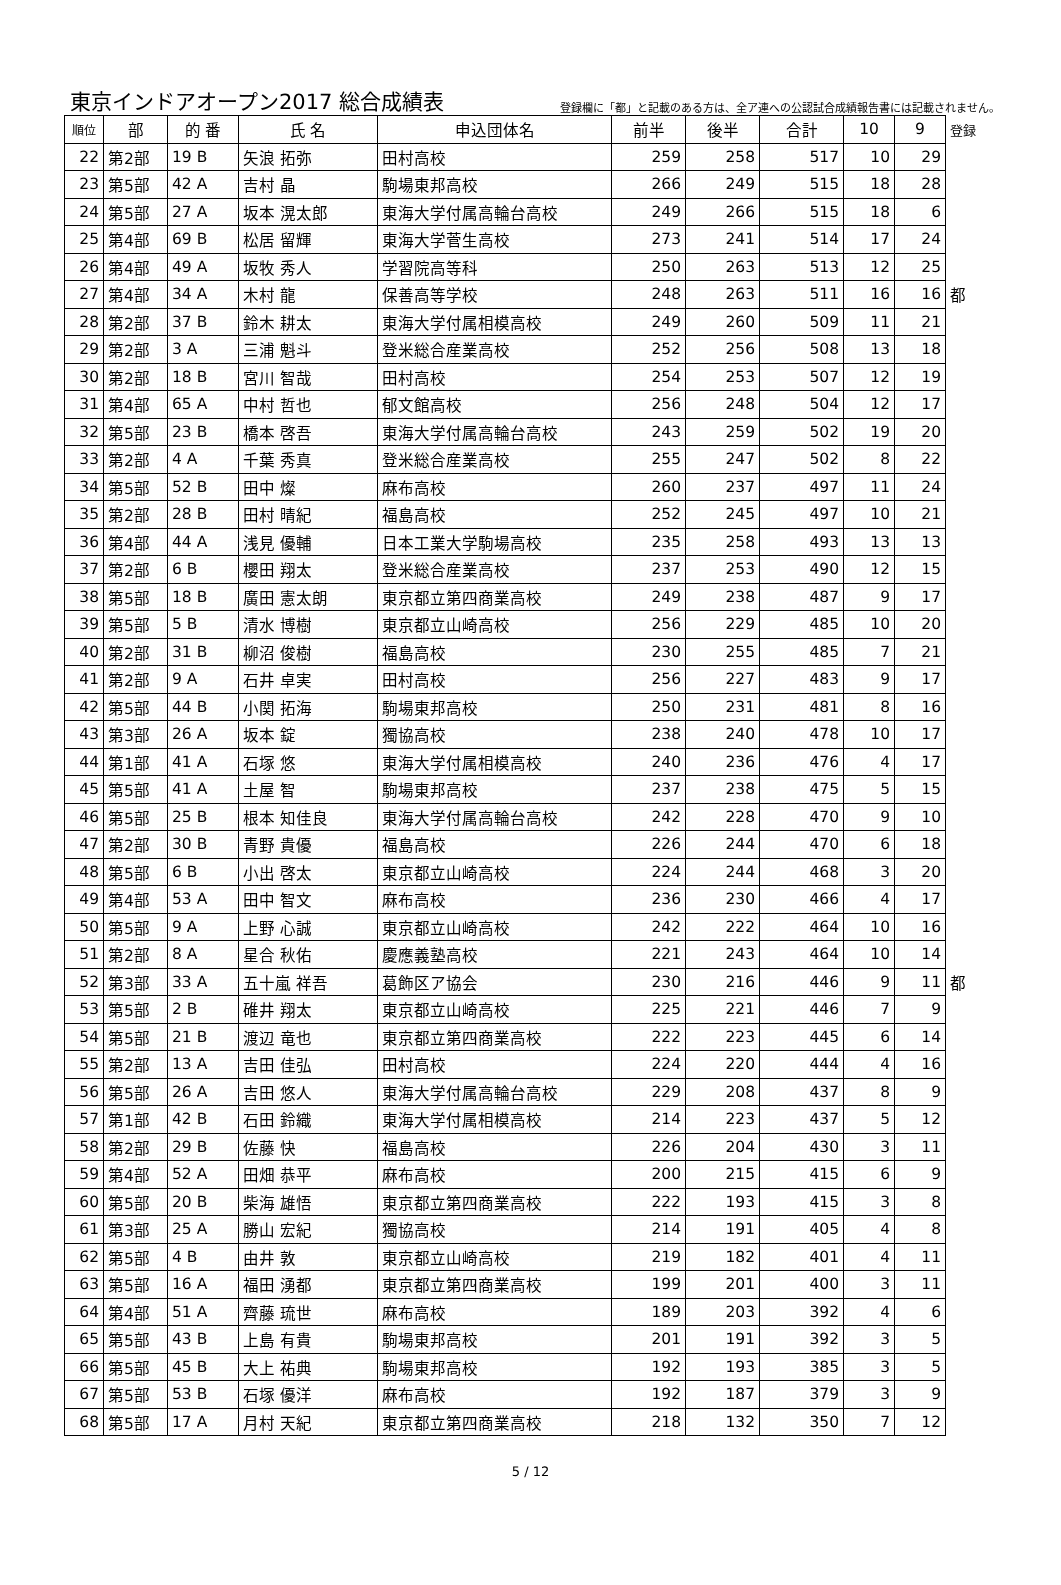東京インドアオープン2017 総合成績表 登録欄に「都」と記載のある方は、全ア連への公認試合成績報告書には記載されません。
| 順位 | 部 | 的 番 | 氏 名 | 申込団体名 | 前半 | 後半 | 合計 | 10 | 9 | 登録 |
| --- | --- | --- | --- | --- | --- | --- | --- | --- | --- | --- |
| 22 | 第2部 | 19 B | 矢浪 拓弥 | 田村高校 | 259 | 258 | 517 | 10 | 29 | |
| 23 | 第5部 | 42 A | 吉村 晶 | 駒場東邦高校 | 266 | 249 | 515 | 18 | 28 | |
| 24 | 第5部 | 27 A | 坂本 滉太郎 | 東海大学付属高輪台高校 | 249 | 266 | 515 | 18 | 6 | |
| 25 | 第4部 | 69 B | 松居 留輝 | 東海大学菅生高校 | 273 | 241 | 514 | 17 | 24 | |
| 26 | 第4部 | 49 A | 坂牧 秀人 | 学習院高等科 | 250 | 263 | 513 | 12 | 25 | |
| 27 | 第4部 | 34 A | 木村 龍 | 保善高等学校 | 248 | 263 | 511 | 16 | 16 | 都 |
| 28 | 第2部 | 37 B | 鈴木 耕太 | 東海大学付属相模高校 | 249 | 260 | 509 | 11 | 21 | |
| 29 | 第2部 | 3 A | 三浦 魁斗 | 登米総合産業高校 | 252 | 256 | 508 | 13 | 18 | |
| 30 | 第2部 | 18 B | 宮川 智哉 | 田村高校 | 254 | 253 | 507 | 12 | 19 | |
| 31 | 第4部 | 65 A | 中村 哲也 | 郁文館高校 | 256 | 248 | 504 | 12 | 17 | |
| 32 | 第5部 | 23 B | 橋本 啓吾 | 東海大学付属高輪台高校 | 243 | 259 | 502 | 19 | 20 | |
| 33 | 第2部 | 4 A | 千葉 秀真 | 登米総合産業高校 | 255 | 247 | 502 | 8 | 22 | |
| 34 | 第5部 | 52 B | 田中 燦 | 麻布高校 | 260 | 237 | 497 | 11 | 24 | |
| 35 | 第2部 | 28 B | 田村 晴紀 | 福島高校 | 252 | 245 | 497 | 10 | 21 | |
| 36 | 第4部 | 44 A | 浅見 優輔 | 日本工業大学駒場高校 | 235 | 258 | 493 | 13 | 13 | |
| 37 | 第2部 | 6 B | 櫻田 翔太 | 登米総合産業高校 | 237 | 253 | 490 | 12 | 15 | |
| 38 | 第5部 | 18 B | 廣田 憲太朗 | 東京都立第四商業高校 | 249 | 238 | 487 | 9 | 17 | |
| 39 | 第5部 | 5 B | 清水 博樹 | 東京都立山崎高校 | 256 | 229 | 485 | 10 | 20 | |
| 40 | 第2部 | 31 B | 柳沼 俊樹 | 福島高校 | 230 | 255 | 485 | 7 | 21 | |
| 41 | 第2部 | 9 A | 石井 卓実 | 田村高校 | 256 | 227 | 483 | 9 | 17 | |
| 42 | 第5部 | 44 B | 小関 拓海 | 駒場東邦高校 | 250 | 231 | 481 | 8 | 16 | |
| 43 | 第3部 | 26 A | 坂本 錠 | 獨協高校 | 238 | 240 | 478 | 10 | 17 | |
| 44 | 第1部 | 41 A | 石塚 悠 | 東海大学付属相模高校 | 240 | 236 | 476 | 4 | 17 | |
| 45 | 第5部 | 41 A | 土屋 智 | 駒場東邦高校 | 237 | 238 | 475 | 5 | 15 | |
| 46 | 第5部 | 25 B | 根本 知佳良 | 東海大学付属高輪台高校 | 242 | 228 | 470 | 9 | 10 | |
| 47 | 第2部 | 30 B | 青野 貴優 | 福島高校 | 226 | 244 | 470 | 6 | 18 | |
| 48 | 第5部 | 6 B | 小出 啓太 | 東京都立山崎高校 | 224 | 244 | 468 | 3 | 20 | |
| 49 | 第4部 | 53 A | 田中 智文 | 麻布高校 | 236 | 230 | 466 | 4 | 17 | |
| 50 | 第5部 | 9 A | 上野 心誠 | 東京都立山崎高校 | 242 | 222 | 464 | 10 | 16 | |
| 51 | 第2部 | 8 A | 星合 秋佑 | 慶應義塾高校 | 221 | 243 | 464 | 10 | 14 | |
| 52 | 第3部 | 33 A | 五十嵐 祥吾 | 葛飾区ア協会 | 230 | 216 | 446 | 9 | 11 | 都 |
| 53 | 第5部 | 2 B | 碓井 翔太 | 東京都立山崎高校 | 225 | 221 | 446 | 7 | 9 | |
| 54 | 第5部 | 21 B | 渡辺 竜也 | 東京都立第四商業高校 | 222 | 223 | 445 | 6 | 14 | |
| 55 | 第2部 | 13 A | 吉田 佳弘 | 田村高校 | 224 | 220 | 444 | 4 | 16 | |
| 56 | 第5部 | 26 A | 吉田 悠人 | 東海大学付属高輪台高校 | 229 | 208 | 437 | 8 | 9 | |
| 57 | 第1部 | 42 B | 石田 鈴織 | 東海大学付属相模高校 | 214 | 223 | 437 | 5 | 12 | |
| 58 | 第2部 | 29 B | 佐藤 快 | 福島高校 | 226 | 204 | 430 | 3 | 11 | |
| 59 | 第4部 | 52 A | 田畑 恭平 | 麻布高校 | 200 | 215 | 415 | 6 | 9 | |
| 60 | 第5部 | 20 B | 柴海 雄悟 | 東京都立第四商業高校 | 222 | 193 | 415 | 3 | 8 | |
| 61 | 第3部 | 25 A | 勝山 宏紀 | 獨協高校 | 214 | 191 | 405 | 4 | 8 | |
| 62 | 第5部 | 4 B | 由井 敦 | 東京都立山崎高校 | 219 | 182 | 401 | 4 | 11 | |
| 63 | 第5部 | 16 A | 福田 湧都 | 東京都立第四商業高校 | 199 | 201 | 400 | 3 | 11 | |
| 64 | 第4部 | 51 A | 齊藤 琉世 | 麻布高校 | 189 | 203 | 392 | 4 | 6 | |
| 65 | 第5部 | 43 B | 上島 有貴 | 駒場東邦高校 | 201 | 191 | 392 | 3 | 5 | |
| 66 | 第5部 | 45 B | 大上 祐典 | 駒場東邦高校 | 192 | 193 | 385 | 3 | 5 | |
| 67 | 第5部 | 53 B | 石塚 優洋 | 麻布高校 | 192 | 187 | 379 | 3 | 9 | |
| 68 | 第5部 | 17 A | 月村 天紀 | 東京都立第四商業高校 | 218 | 132 | 350 | 7 | 12 | |
5 / 12